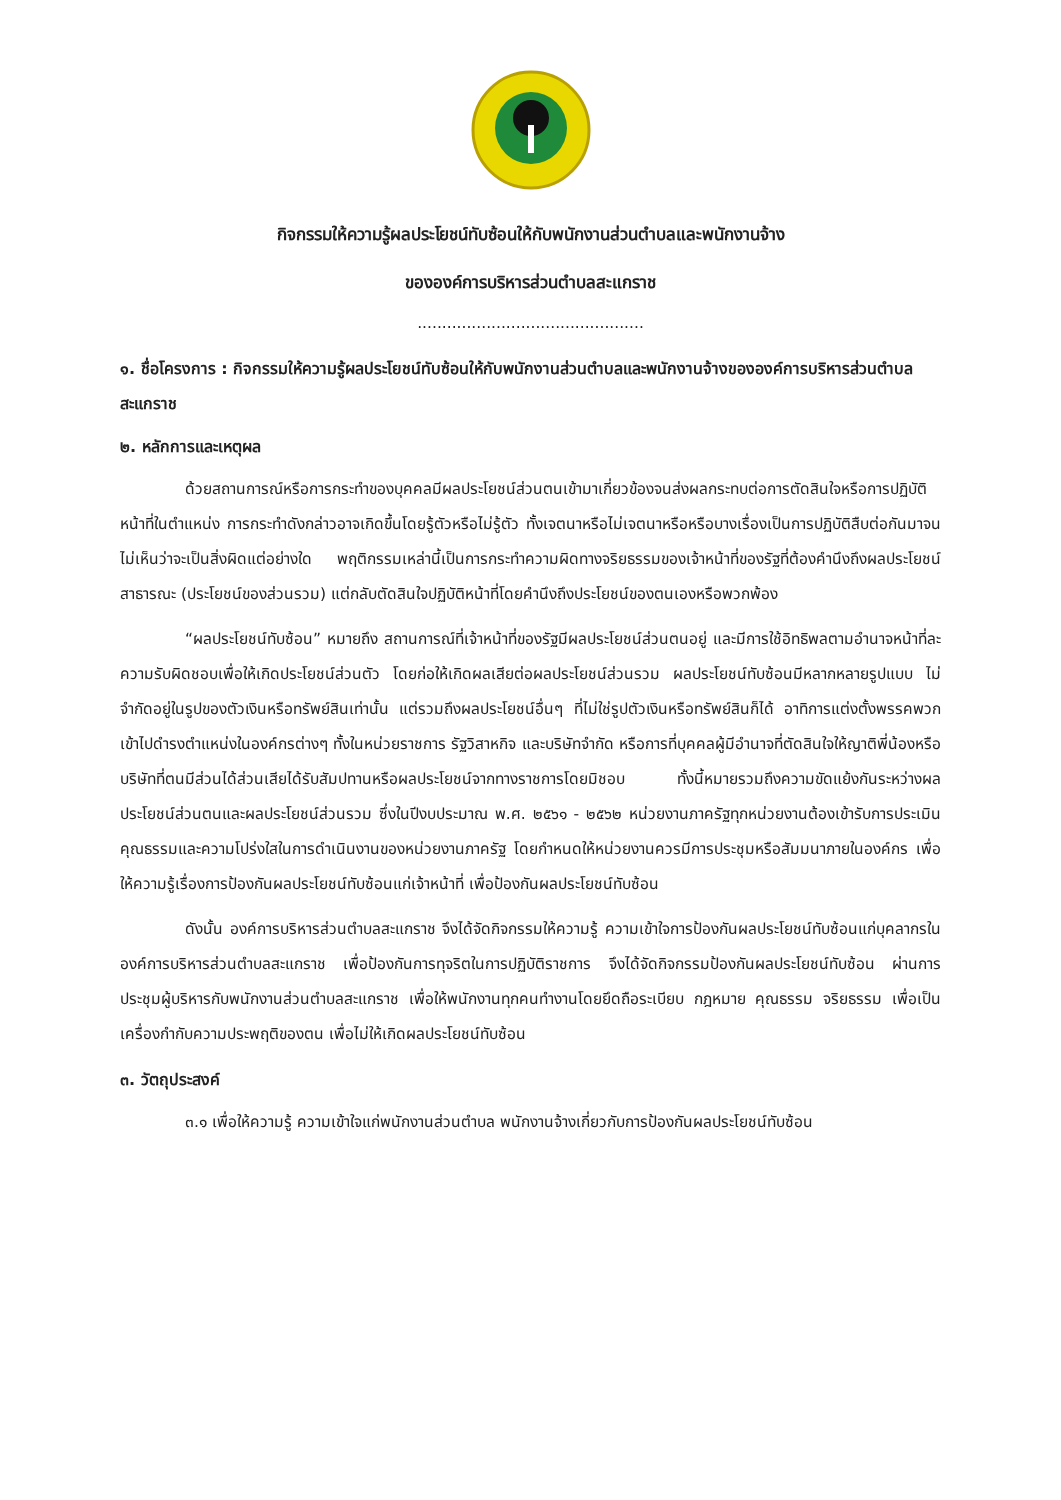กิจกรรมให้ความรู้ผลประโยชน์ทับซ้อนให้กับพนักงานส่วนตำบลและพนักงานจ้าง
ขององค์การบริหารส่วนตำบลสะแกราช
..............................................
๑. ชื่อโครงการ : กิจกรรมให้ความรู้ผลประโยชน์ทับซ้อนให้กับพนักงานส่วนตำบลและพนักงานจ้างขององค์การบริหารส่วนตำบลสะแกราช
๒. หลักการและเหตุผล
ด้วยสถานการณ์หรือการกระทำของบุคคลมีผลประโยชน์ส่วนตนเข้ามาเกี่ยวข้องจนส่งผลกระทบต่อการตัดสินใจหรือการปฏิบัติหน้าที่ในตำแหน่ง การกระทำดังกล่าวอาจเกิดขึ้นโดยรู้ตัวหรือไม่รู้ตัว ทั้งเจตนาหรือไม่เจตนาหรือหรือบางเรื่องเป็นการปฏิบัติสืบต่อกันมาจนไม่เห็นว่าจะเป็นสิ่งผิดแต่อย่างใด พฤติกรรมเหล่านี้เป็นการกระทำความผิดทางจริยธรรมของเจ้าหน้าที่ของรัฐที่ต้องคำนึงถึงผลประโยชน์สาธารณะ (ประโยชน์ของส่วนรวม) แต่กลับตัดสินใจปฏิบัติหน้าที่โดยคำนึงถึงประโยชน์ของตนเองหรือพวกพ้อง
“ผลประโยชน์ทับซ้อน” หมายถึง สถานการณ์ที่เจ้าหน้าที่ของรัฐมีผลประโยชน์ส่วนตนอยู่ และมีการใช้อิทธิพลตามอำนาจหน้าที่ละความรับผิดชอบเพื่อให้เกิดประโยชน์ส่วนตัว โดยก่อให้เกิดผลเสียต่อผลประโยชน์ส่วนรวม ผลประโยชน์ทับซ้อนมีหลากหลายรูปแบบ ไม่จำกัดอยู่ในรูปของตัวเงินหรือทรัพย์สินเท่านั้น แต่รวมถึงผลประโยชน์อื่นๆ ที่ไม่ใช่รูปตัวเงินหรือทรัพย์สินก็ได้ อาทิการแต่งตั้งพรรคพวกเข้าไปดำรงตำแหน่งในองค์กรต่างๆ ทั้งในหน่วยราชการ รัฐวิสาหกิจ และบริษัทจำกัด หรือการที่บุคคลผู้มีอำนาจที่ตัดสินใจให้ญาติพี่น้องหรือบริษัทที่ตนมีส่วนได้ส่วนเสียได้รับสัมปทานหรือผลประโยชน์จากทางราชการโดยมิชอบ ทั้งนี้หมายรวมถึงความขัดแย้งกันระหว่างผลประโยชน์ส่วนตนและผลประโยชน์ส่วนรวม ซึ่งในปีงบประมาณ พ.ศ. ๒๕๖๑ - ๒๕๖๒ หน่วยงานภาครัฐทุกหน่วยงานต้องเข้ารับการประเมินคุณธรรมและความโปร่งใสในการดำเนินงานของหน่วยงานภาครัฐ โดยกำหนดให้หน่วยงานควรมีการประชุมหรือสัมมนาภายในองค์กร เพื่อให้ความรู้เรื่องการป้องกันผลประโยชน์ทับซ้อนแก่เจ้าหน้าที่ เพื่อป้องกันผลประโยชน์ทับซ้อน
ดังนั้น องค์การบริหารส่วนตำบลสะแกราช จึงได้จัดกิจกรรมให้ความรู้ ความเข้าใจการป้องกันผลประโยชน์ทับซ้อนแก่บุคลากรในองค์การบริหารส่วนตำบลสะแกราช เพื่อป้องกันการทุจริตในการปฏิบัติราชการ จึงได้จัดกิจกรรมป้องกันผลประโยชน์ทับซ้อน ผ่านการประชุมผู้บริหารกับพนักงานส่วนตำบลสะแกราช เพื่อให้พนักงานทุกคนทำงานโดยยึดถือระเบียบ กฎหมาย คุณธรรม จริยธรรม เพื่อเป็นเครื่องกำกับความประพฤติของตน เพื่อไม่ให้เกิดผลประโยชน์ทับซ้อน
๓. วัตถุประสงค์
๓.๑ เพื่อให้ความรู้ ความเข้าใจแก่พนักงานส่วนตำบล พนักงานจ้างเกี่ยวกับการป้องกันผลประโยชน์ทับซ้อน